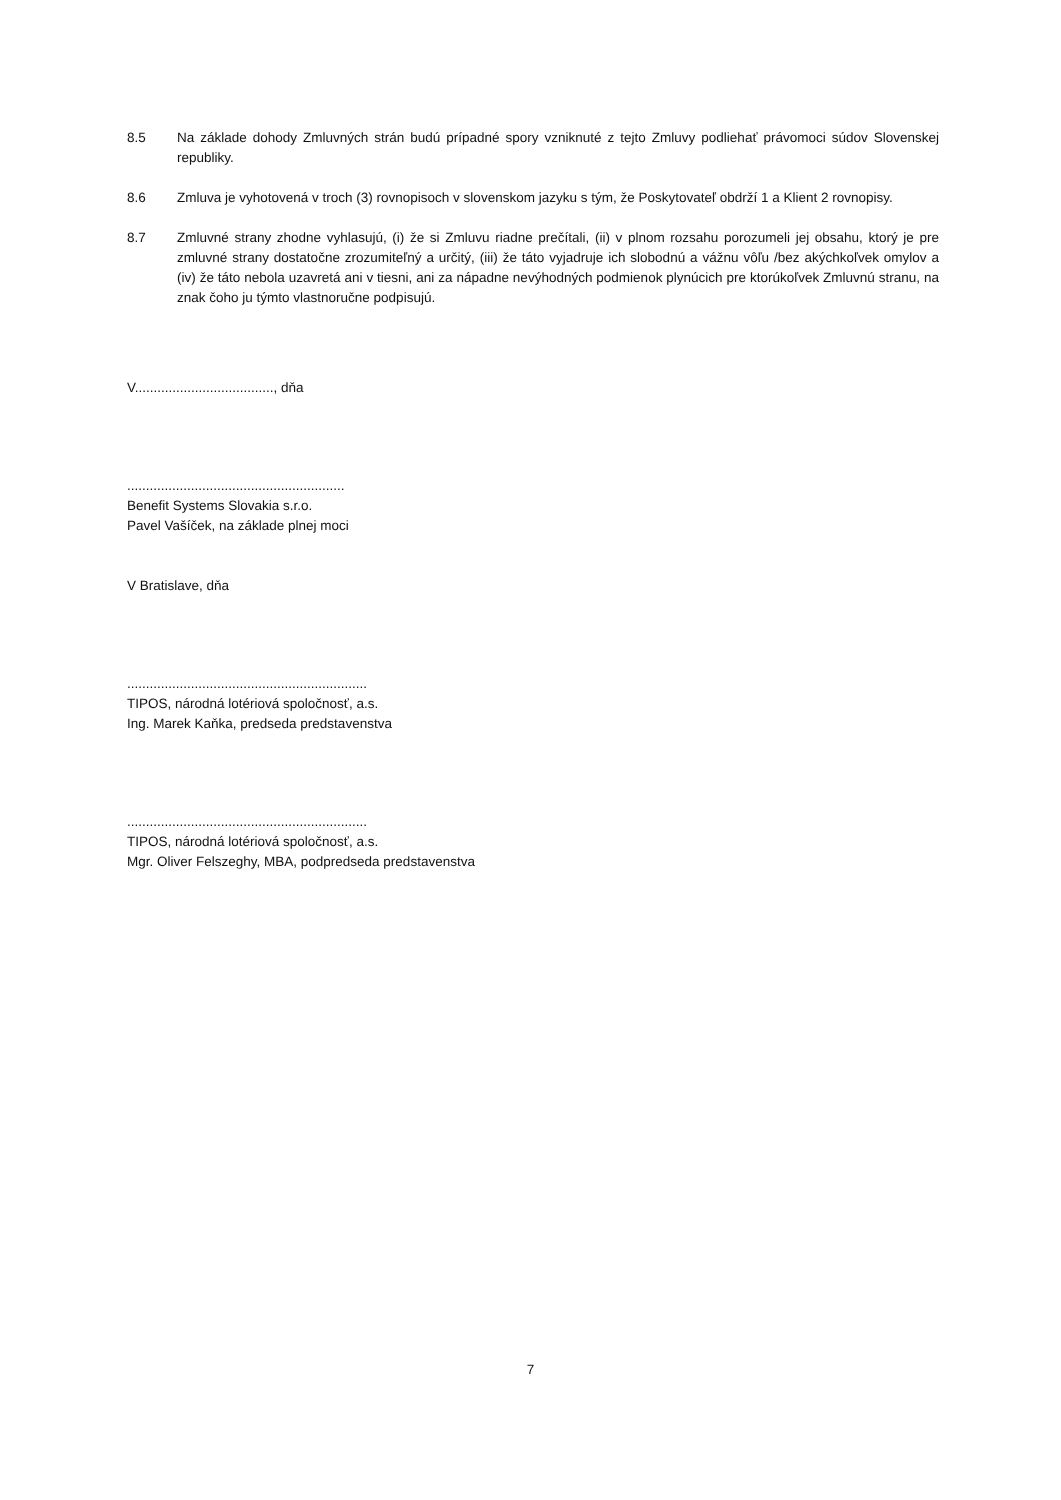8.5 Na základe dohody Zmluvných strán budú prípadné spory vzniknuté z tejto Zmluvy podliehať právomoci súdov Slovenskej republiky.
8.6 Zmluva je vyhotovená v troch (3) rovnopisoch v slovenskom jazyku s tým, že Poskytovateľ obdrží 1 a Klient 2 rovnopisy.
8.7 Zmluvné strany zhodne vyhlasujú, (i) že si Zmluvu riadne prečítali, (ii) v plnom rozsahu porozumeli jej obsahu, ktorý je pre zmluvné strany dostatočne zrozumiteľný a určitý, (iii) že táto vyjadruje ich slobodnú a vážnu vôľu /bez akýchkoľvek omylov a (iv) že táto nebola uzavretá ani v tiesni, ani za nápadne nevýhodných podmienok plynúcich pre ktorúkoľvek Zmluvnú stranu, na znak čoho ju týmto vlastnoručne podpisujú.
V....................................., dňa
..........................................................
Benefit Systems Slovakia s.r.o.
Pavel Vašíček, na základe plnej moci
V Bratislave, dňa
................................................................
TIPOS, národná lotériová spoločnosť, a.s.
Ing. Marek Kaňka, predseda predstavenstva
................................................................
TIPOS, národná lotériová spoločnosť, a.s.
Mgr. Oliver Felszeghy, MBA, podpredseda predstavenstva
7